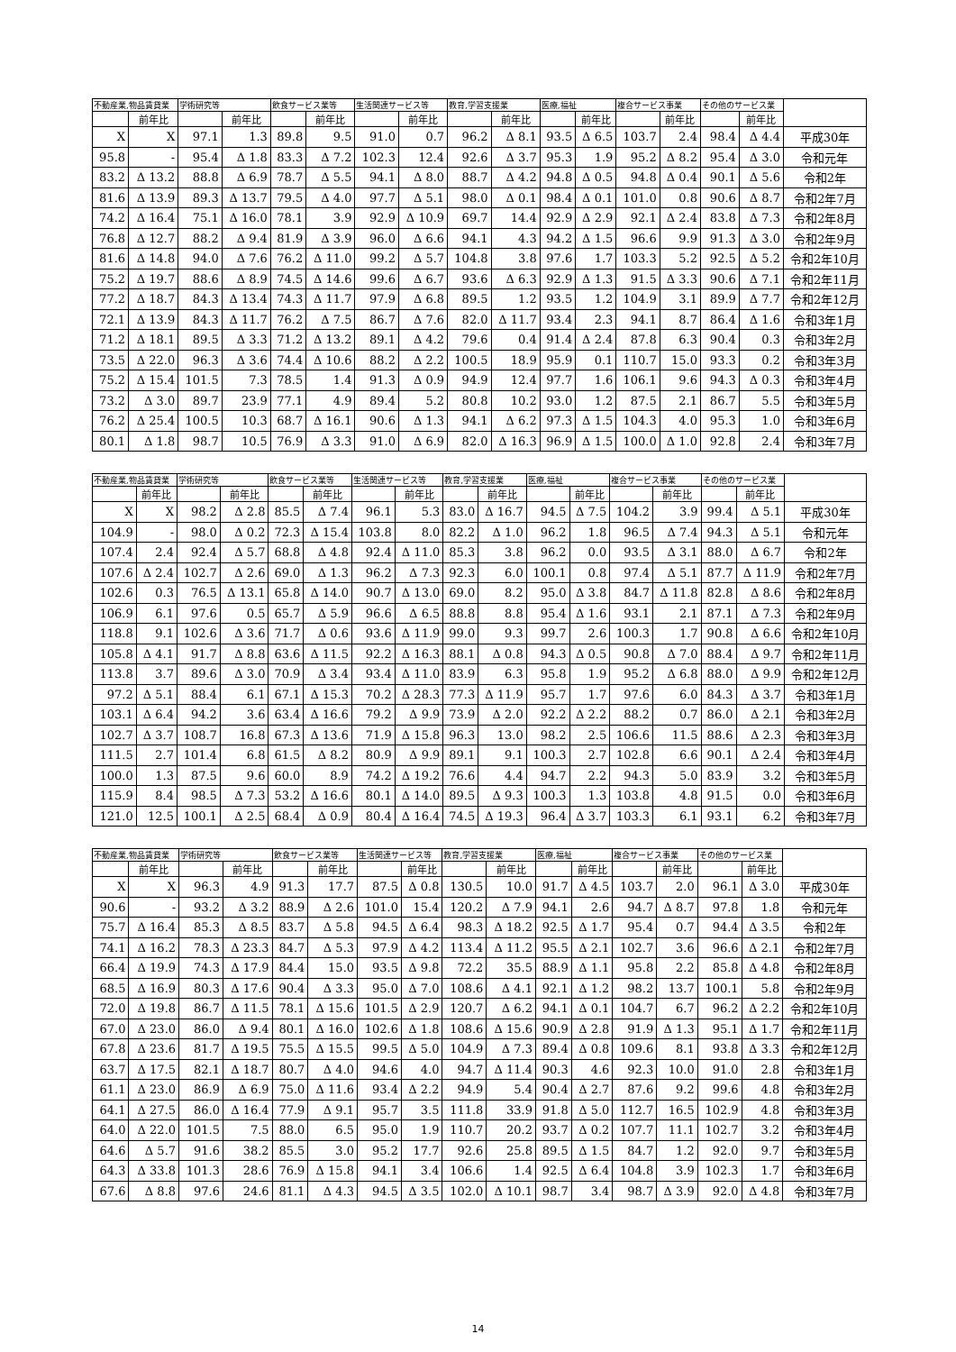| 不動産業,物品賃貸業 | | 学術研究等 | | 飲食サービス業等 | | 生活関連サービス等 | | 教育,学習支援業 | | 医療,福祉 | | 複合サービス事業 | | その他のサービス業 | | |
| --- | --- | --- | --- | --- | --- | --- | --- | --- | --- | --- | --- | --- | --- | --- | --- | --- |
| | 前年比 | | 前年比 | | 前年比 | | 前年比 | | 前年比 | | 前年比 | | 前年比 | | 前年比 | |
| X | X | 97.1 | 1.3 | 89.8 | 9.5 | 91.0 | 0.7 | 96.2 | Δ 8.1 | 93.5 | Δ 6.5 | 103.7 | 2.4 | 98.4 | Δ 4.4 | 平成30年 |
| 95.8 | - | 95.4 | Δ 1.8 | 83.3 | Δ 7.2 | 102.3 | 12.4 | 92.6 | Δ 3.7 | 95.3 | 1.9 | 95.2 | Δ 8.2 | 95.4 | Δ 3.0 | 令和元年 |
| 83.2 | Δ 13.2 | 88.8 | Δ 6.9 | 78.7 | Δ 5.5 | 94.1 | Δ 8.0 | 88.7 | Δ 4.2 | 94.8 | Δ 0.5 | 94.8 | Δ 0.4 | 90.1 | Δ 5.6 | 令和2年 |
| 81.6 | Δ 13.9 | 89.3 | Δ 13.7 | 79.5 | Δ 4.0 | 97.7 | Δ 5.1 | 98.0 | Δ 0.1 | 98.4 | Δ 0.1 | 101.0 | 0.8 | 90.6 | Δ 8.7 | 令和2年7月 |
| 74.2 | Δ 16.4 | 75.1 | Δ 16.0 | 78.1 | 3.9 | 92.9 | Δ 10.9 | 69.7 | 14.4 | 92.9 | Δ 2.9 | 92.1 | Δ 2.4 | 83.8 | Δ 7.3 | 令和2年8月 |
| 76.8 | Δ 12.7 | 88.2 | Δ 9.4 | 81.9 | Δ 3.9 | 96.0 | Δ 6.6 | 94.1 | 4.3 | 94.2 | Δ 1.5 | 96.6 | 9.9 | 91.3 | Δ 3.0 | 令和2年9月 |
| 81.6 | Δ 14.8 | 94.0 | Δ 7.6 | 76.2 | Δ 11.0 | 99.2 | Δ 5.7 | 104.8 | 3.8 | 97.6 | 1.7 | 103.3 | 5.2 | 92.5 | Δ 5.2 | 令和2年10月 |
| 75.2 | Δ 19.7 | 88.6 | Δ 8.9 | 74.5 | Δ 14.6 | 99.6 | Δ 6.7 | 93.6 | Δ 6.3 | 92.9 | Δ 1.3 | 91.5 | Δ 3.3 | 90.6 | Δ 7.1 | 令和2年11月 |
| 77.2 | Δ 18.7 | 84.3 | Δ 13.4 | 74.3 | Δ 11.7 | 97.9 | Δ 6.8 | 89.5 | 1.2 | 93.5 | 1.2 | 104.9 | 3.1 | 89.9 | Δ 7.7 | 令和2年12月 |
| 72.1 | Δ 13.9 | 84.3 | Δ 11.7 | 76.2 | Δ 7.5 | 86.7 | Δ 7.6 | 82.0 | Δ 11.7 | 93.4 | 2.3 | 94.1 | 8.7 | 86.4 | Δ 1.6 | 令和3年1月 |
| 71.2 | Δ 18.1 | 89.5 | Δ 3.3 | 71.2 | Δ 13.2 | 89.1 | Δ 4.2 | 79.6 | 0.4 | 91.4 | Δ 2.4 | 87.8 | 6.3 | 90.4 | 0.3 | 令和3年2月 |
| 73.5 | Δ 22.0 | 96.3 | Δ 3.6 | 74.4 | Δ 10.6 | 88.2 | Δ 2.2 | 100.5 | 18.9 | 95.9 | 0.1 | 110.7 | 15.0 | 93.3 | 0.2 | 令和3年3月 |
| 75.2 | Δ 15.4 | 101.5 | 7.3 | 78.5 | 1.4 | 91.3 | Δ 0.9 | 94.9 | 12.4 | 97.7 | 1.6 | 106.1 | 9.6 | 94.3 | Δ 0.3 | 令和3年4月 |
| 73.2 | Δ 3.0 | 89.7 | 23.9 | 77.1 | 4.9 | 89.4 | 5.2 | 80.8 | 10.2 | 93.0 | 1.2 | 87.5 | 2.1 | 86.7 | 5.5 | 令和3年5月 |
| 76.2 | Δ 25.4 | 100.5 | 10.3 | 68.7 | Δ 16.1 | 90.6 | Δ 1.3 | 94.1 | Δ 6.2 | 97.3 | Δ 1.5 | 104.3 | 4.0 | 95.3 | 1.0 | 令和3年6月 |
| 80.1 | Δ 1.8 | 98.7 | 10.5 | 76.9 | Δ 3.3 | 91.0 | Δ 6.9 | 82.0 | Δ 16.3 | 96.9 | Δ 1.5 | 100.0 | Δ 1.0 | 92.8 | 2.4 | 令和3年7月 |
| 不動産業,物品賃貸業 | | 学術研究等 | | 飲食サービス業等 | | 生活関連サービス等 | | 教育,学習支援業 | | 医療,福祉 | | 複合サービス事業 | | その他のサービス業 | | |
| --- | --- | --- | --- | --- | --- | --- | --- | --- | --- | --- | --- | --- | --- | --- | --- | --- |
| | 前年比 | | 前年比 | | 前年比 | | 前年比 | | 前年比 | | 前年比 | | 前年比 | | 前年比 | |
| X | X | 98.2 | Δ 2.8 | 85.5 | Δ 7.4 | 96.1 | 5.3 | 83.0 | Δ 16.7 | 94.5 | Δ 7.5 | 104.2 | 3.9 | 99.4 | Δ 5.1 | 平成30年 |
| 104.9 | - | 98.0 | Δ 0.2 | 72.3 | Δ 15.4 | 103.8 | 8.0 | 82.2 | Δ 1.0 | 96.2 | 1.8 | 96.5 | Δ 7.4 | 94.3 | Δ 5.1 | 令和元年 |
| 107.4 | 2.4 | 92.4 | Δ 5.7 | 68.8 | Δ 4.8 | 92.4 | Δ 11.0 | 85.3 | 3.8 | 96.2 | 0.0 | 93.5 | Δ 3.1 | 88.0 | Δ 6.7 | 令和2年 |
| 107.6 | Δ 2.4 | 102.7 | Δ 2.6 | 69.0 | Δ 1.3 | 96.2 | Δ 7.3 | 92.3 | 6.0 | 100.1 | 0.8 | 97.4 | Δ 5.1 | 87.7 | Δ 11.9 | 令和2年7月 |
| 102.6 | 0.3 | 76.5 | Δ 13.1 | 65.8 | Δ 14.0 | 90.7 | Δ 13.0 | 69.0 | 8.2 | 95.0 | Δ 3.8 | 84.7 | Δ 11.8 | 82.8 | Δ 8.6 | 令和2年8月 |
| 106.9 | 6.1 | 97.6 | 0.5 | 65.7 | Δ 5.9 | 96.6 | Δ 6.5 | 88.8 | 8.8 | 95.4 | Δ 1.6 | 93.1 | 2.1 | 87.1 | Δ 7.3 | 令和2年9月 |
| 118.8 | 9.1 | 102.6 | Δ 3.6 | 71.7 | Δ 0.6 | 93.6 | Δ 11.9 | 99.0 | 9.3 | 99.7 | 2.6 | 100.3 | 1.7 | 90.8 | Δ 6.6 | 令和2年10月 |
| 105.8 | Δ 4.1 | 91.7 | Δ 8.8 | 63.6 | Δ 11.5 | 92.2 | Δ 16.3 | 88.1 | Δ 0.8 | 94.3 | Δ 0.5 | 90.8 | Δ 7.0 | 88.4 | Δ 9.7 | 令和2年11月 |
| 113.8 | 3.7 | 89.6 | Δ 3.0 | 70.9 | Δ 3.4 | 93.4 | Δ 11.0 | 83.9 | 6.3 | 95.8 | 1.9 | 95.2 | Δ 6.8 | 88.0 | Δ 9.9 | 令和2年12月 |
| 97.2 | Δ 5.1 | 88.4 | 6.1 | 67.1 | Δ 15.3 | 70.2 | Δ 28.3 | 77.3 | Δ 11.9 | 95.7 | 1.7 | 97.6 | 6.0 | 84.3 | Δ 3.7 | 令和3年1月 |
| 103.1 | Δ 6.4 | 94.2 | 3.6 | 63.4 | Δ 16.6 | 79.2 | Δ 9.9 | 73.9 | Δ 2.0 | 92.2 | Δ 2.2 | 88.2 | 0.7 | 86.0 | Δ 2.1 | 令和3年2月 |
| 102.7 | Δ 3.7 | 108.7 | 16.8 | 67.3 | Δ 13.6 | 71.9 | Δ 15.8 | 96.3 | 13.0 | 98.2 | 2.5 | 106.6 | 11.5 | 88.6 | Δ 2.3 | 令和3年3月 |
| 111.5 | 2.7 | 101.4 | 6.8 | 61.5 | Δ 8.2 | 80.9 | Δ 9.9 | 89.1 | 9.1 | 100.3 | 2.7 | 102.8 | 6.6 | 90.1 | Δ 2.4 | 令和3年4月 |
| 100.0 | 1.3 | 87.5 | 9.6 | 60.0 | 8.9 | 74.2 | Δ 19.2 | 76.6 | 4.4 | 94.7 | 2.2 | 94.3 | 5.0 | 83.9 | 3.2 | 令和3年5月 |
| 115.9 | 8.4 | 98.5 | Δ 7.3 | 53.2 | Δ 16.6 | 80.1 | Δ 14.0 | 89.5 | Δ 9.3 | 100.3 | 1.3 | 103.8 | 4.8 | 91.5 | 0.0 | 令和3年6月 |
| 121.0 | 12.5 | 100.1 | Δ 2.5 | 68.4 | Δ 0.9 | 80.4 | Δ 16.4 | 74.5 | Δ 19.3 | 96.4 | Δ 3.7 | 103.3 | 6.1 | 93.1 | 6.2 | 令和3年7月 |
| 不動産業,物品賃貸業 | | 学術研究等 | | 飲食サービス業等 | | 生活関連サービス等 | | 教育,学習支援業 | | 医療,福祉 | | 複合サービス事業 | | その他のサービス業 | | |
| --- | --- | --- | --- | --- | --- | --- | --- | --- | --- | --- | --- | --- | --- | --- | --- | --- |
| | 前年比 | | 前年比 | | 前年比 | | 前年比 | | 前年比 | | 前年比 | | 前年比 | | 前年比 | |
| X | X | 96.3 | 4.9 | 91.3 | 17.7 | 87.5 | Δ 0.8 | 130.5 | 10.0 | 91.7 | Δ 4.5 | 103.7 | 2.0 | 96.1 | Δ 3.0 | 平成30年 |
| 90.6 | - | 93.2 | Δ 3.2 | 88.9 | Δ 2.6 | 101.0 | 15.4 | 120.2 | Δ 7.9 | 94.1 | 2.6 | 94.7 | Δ 8.7 | 97.8 | 1.8 | 令和元年 |
| 75.7 | Δ 16.4 | 85.3 | Δ 8.5 | 83.7 | Δ 5.8 | 94.5 | Δ 6.4 | 98.3 | Δ 18.2 | 92.5 | Δ 1.7 | 95.4 | 0.7 | 94.4 | Δ 3.5 | 令和2年 |
| 74.1 | Δ 16.2 | 78.3 | Δ 23.3 | 84.7 | Δ 5.3 | 97.9 | Δ 4.2 | 113.4 | Δ 11.2 | 95.5 | Δ 2.1 | 102.7 | 3.6 | 96.6 | Δ 2.1 | 令和2年7月 |
| 66.4 | Δ 19.9 | 74.3 | Δ 17.9 | 84.4 | 15.0 | 93.5 | Δ 9.8 | 72.2 | 35.5 | 88.9 | Δ 1.1 | 95.8 | 2.2 | 85.8 | Δ 4.8 | 令和2年8月 |
| 68.5 | Δ 16.9 | 80.3 | Δ 17.6 | 90.4 | Δ 3.3 | 95.0 | Δ 7.0 | 108.6 | Δ 4.1 | 92.1 | Δ 1.2 | 98.2 | 13.7 | 100.1 | 5.8 | 令和2年9月 |
| 72.0 | Δ 19.8 | 86.7 | Δ 11.5 | 78.1 | Δ 15.6 | 101.5 | Δ 2.9 | 120.7 | Δ 6.2 | 94.1 | Δ 0.1 | 104.7 | 6.7 | 96.2 | Δ 2.2 | 令和2年10月 |
| 67.0 | Δ 23.0 | 86.0 | Δ 9.4 | 80.1 | Δ 16.0 | 102.6 | Δ 1.8 | 108.6 | Δ 15.6 | 90.9 | Δ 2.8 | 91.9 | Δ 1.3 | 95.1 | Δ 1.7 | 令和2年11月 |
| 67.8 | Δ 23.6 | 81.7 | Δ 19.5 | 75.5 | Δ 15.5 | 99.5 | Δ 5.0 | 104.9 | Δ 7.3 | 89.4 | Δ 0.8 | 109.6 | 8.1 | 93.8 | Δ 3.3 | 令和2年12月 |
| 63.7 | Δ 17.5 | 82.1 | Δ 18.7 | 80.7 | Δ 4.0 | 94.6 | 4.0 | 94.7 | Δ 11.4 | 90.3 | 4.6 | 92.3 | 10.0 | 91.0 | 2.8 | 令和3年1月 |
| 61.1 | Δ 23.0 | 86.9 | Δ 6.9 | 75.0 | Δ 11.6 | 93.4 | Δ 2.2 | 94.9 | 5.4 | 90.4 | Δ 2.7 | 87.6 | 9.2 | 99.6 | 4.8 | 令和3年2月 |
| 64.1 | Δ 27.5 | 86.0 | Δ 16.4 | 77.9 | Δ 9.1 | 95.7 | 3.5 | 111.8 | 33.9 | 91.8 | Δ 5.0 | 112.7 | 16.5 | 102.9 | 4.8 | 令和3年3月 |
| 64.0 | Δ 22.0 | 101.5 | 7.5 | 88.0 | 6.5 | 95.0 | 1.9 | 110.7 | 20.2 | 93.7 | Δ 0.2 | 107.7 | 11.1 | 102.7 | 3.2 | 令和3年4月 |
| 64.6 | Δ 5.7 | 91.6 | 38.2 | 85.5 | 3.0 | 95.2 | 17.7 | 92.6 | 25.8 | 89.5 | Δ 1.5 | 84.7 | 1.2 | 92.0 | 9.7 | 令和3年5月 |
| 64.3 | Δ 33.8 | 101.3 | 28.6 | 76.9 | Δ 15.8 | 94.1 | 3.4 | 106.6 | 1.4 | 92.5 | Δ 6.4 | 104.8 | 3.9 | 102.3 | 1.7 | 令和3年6月 |
| 67.6 | Δ 8.8 | 97.6 | 24.6 | 81.1 | Δ 4.3 | 94.5 | Δ 3.5 | 102.0 | Δ 10.1 | 98.7 | 3.4 | 98.7 | Δ 3.9 | 92.0 | Δ 4.8 | 令和3年7月 |
14